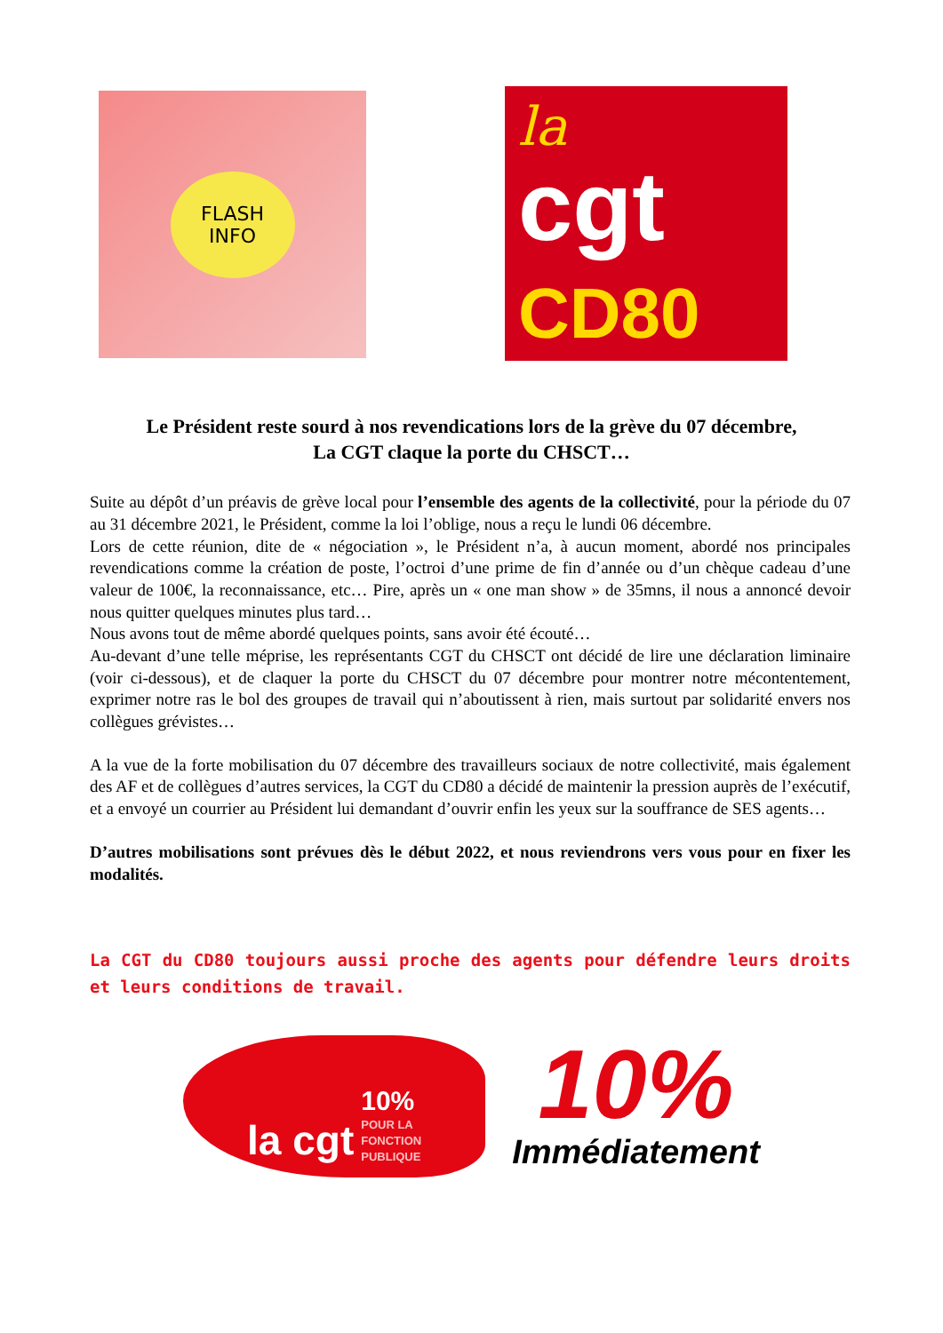FLASH
INFO
la
cgt CD80
Le Président reste sourd à nos revendications lors de la grève du 07 décembre,
La CGT claque la porte du CHSCT…
Suite au dépôt d’un préavis de grève local pour l’ensemble des agents de la collectivité, pour la période du 07 au 31 décembre 2021, le Président, comme la loi l’oblige, nous a reçu le lundi 06 décembre.
Lors de cette réunion, dite de « négociation », le Président n’a, à aucun moment, abordé nos principales revendications comme la création de poste, l’octroi d’une prime de fin d’année ou d’un chèque cadeau d’une valeur de 100€, la reconnaissance, etc… Pire, après un « one man show » de 35mns, il nous a annoncé devoir nous quitter quelques minutes plus tard…
Nous avons tout de même abordé quelques points, sans avoir été écouté…
Au-devant d’une telle méprise, les représentants CGT du CHSCT ont décidé de lire une déclaration liminaire (voir ci-dessous), et de claquer la porte du CHSCT du 07 décembre pour montrer notre mécontentement, exprimer notre ras le bol des groupes de travail qui n’aboutissent à rien, mais surtout par solidarité envers nos collègues grévistes…
A la vue de la forte mobilisation du 07 décembre des travailleurs sociaux de notre collectivité, mais également des AF et de collègues d’autres services, la CGT du CD80 a décidé de maintenir la pression auprès de l’exécutif, et a envoyé un courrier au Président lui demandant d’ouvrir enfin les yeux sur la souffrance de SES agents…
D’autres mobilisations sont prévues dès le début 2022, et nous reviendrons vers vous pour en fixer les modalités.
La CGT du CD80 toujours aussi proche des agents pour défendre leurs droits et leurs conditions de travail.
la cgt 10%
POUR LA
FONCTION
PUBLIQUE
10%
Immédiatement